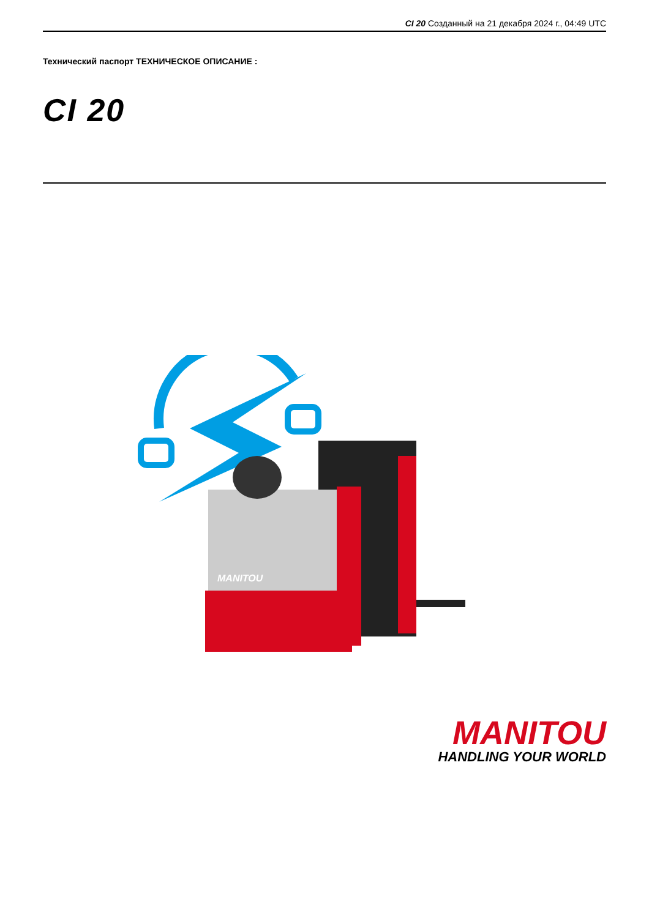CI 20 Созданный на 21 декабря 2024 г., 04:49 UTC
Технический паспорт ТЕХНИЧЕСКОЕ ОПИСАНИЕ :
CI 20
MANITOU
MANITOU
HANDLING YOUR WORLD